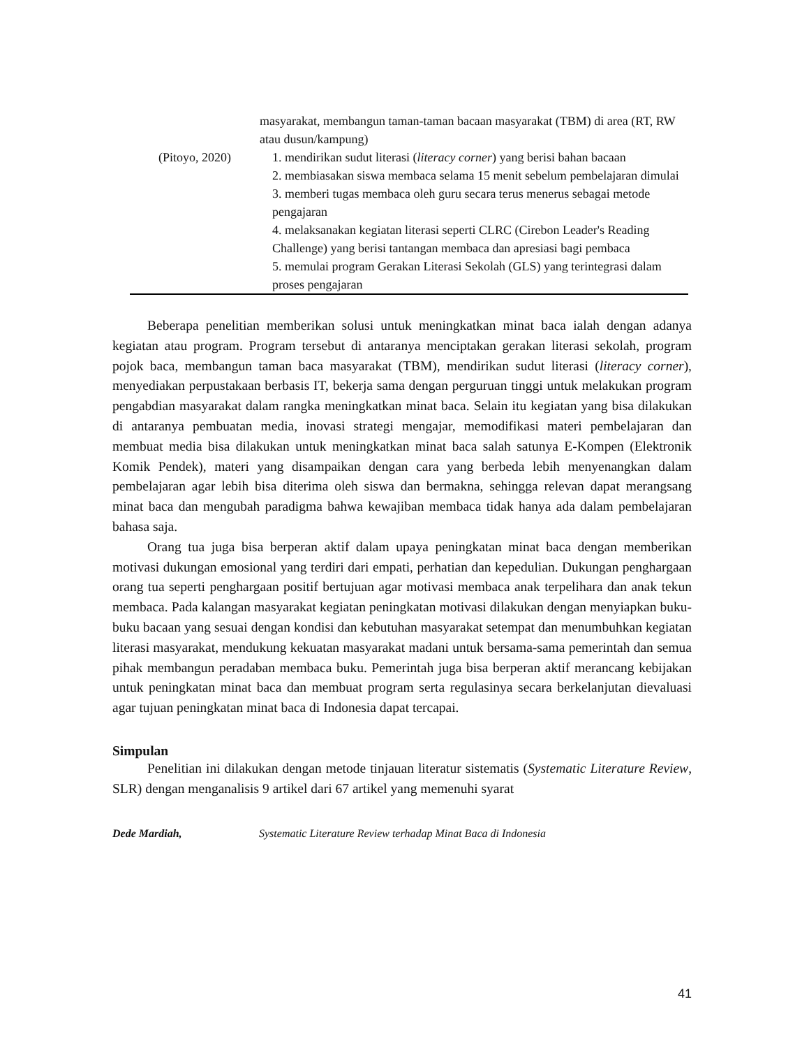| | masyarakat, membangun taman-taman bacaan masyarakat (TBM) di area (RT, RW atau dusun/kampung) |
| (Pitoyo, 2020) | 1. mendirikan sudut literasi ( literacy corner ) yang berisi bahan bacaan 2. membiasakan siswa membaca selama 15 menit sebelum pembelajaran dimulai 3. memberi tugas membaca oleh guru secara terus menerus sebagai metode pengajaran 4. melaksanakan kegiatan literasi seperti CLRC (Cirebon Leader's Reading Challenge) yang berisi tantangan membaca dan apresiasi bagi pembaca 5. memulai program Gerakan Literasi Sekolah (GLS) yang terintegrasi dalam proses pengajaran |
Beberapa penelitian memberikan solusi untuk meningkatkan minat baca ialah dengan adanya kegiatan atau program. Program tersebut di antaranya menciptakan gerakan literasi sekolah, program pojok baca, membangun taman baca masyarakat (TBM), mendirikan sudut literasi (literacy corner), menyediakan perpustakaan berbasis IT, bekerja sama dengan perguruan tinggi untuk melakukan program pengabdian masyarakat dalam rangka meningkatkan minat baca. Selain itu kegiatan yang bisa dilakukan di antaranya pembuatan media, inovasi strategi mengajar, memodifikasi materi pembelajaran dan membuat media bisa dilakukan untuk meningkatkan minat baca salah satunya E-Kompen (Elektronik Komik Pendek), materi yang disampaikan dengan cara yang berbeda lebih menyenangkan dalam pembelajaran agar lebih bisa diterima oleh siswa dan bermakna, sehingga relevan dapat merangsang minat baca dan mengubah paradigma bahwa kewajiban membaca tidak hanya ada dalam pembelajaran bahasa saja.
Orang tua juga bisa berperan aktif dalam upaya peningkatan minat baca dengan memberikan motivasi dukungan emosional yang terdiri dari empati, perhatian dan kepedulian. Dukungan penghargaan orang tua seperti penghargaan positif bertujuan agar motivasi membaca anak terpelihara dan anak tekun membaca. Pada kalangan masyarakat kegiatan peningkatan motivasi dilakukan dengan menyiapkan buku-buku bacaan yang sesuai dengan kondisi dan kebutuhan masyarakat setempat dan menumbuhkan kegiatan literasi masyarakat, mendukung kekuatan masyarakat madani untuk bersama-sama pemerintah dan semua pihak membangun peradaban membaca buku. Pemerintah juga bisa berperan aktif merancang kebijakan untuk peningkatan minat baca dan membuat program serta regulasinya secara berkelanjutan dievaluasi agar tujuan peningkatan minat baca di Indonesia dapat tercapai.
Simpulan
Penelitian ini dilakukan dengan metode tinjauan literatur sistematis (Systematic Literature Review, SLR) dengan menganalisis 9 artikel dari 67 artikel yang memenuhi syarat
Dede Mardiah, Systematic Literature Review terhadap Minat Baca di Indonesia
41